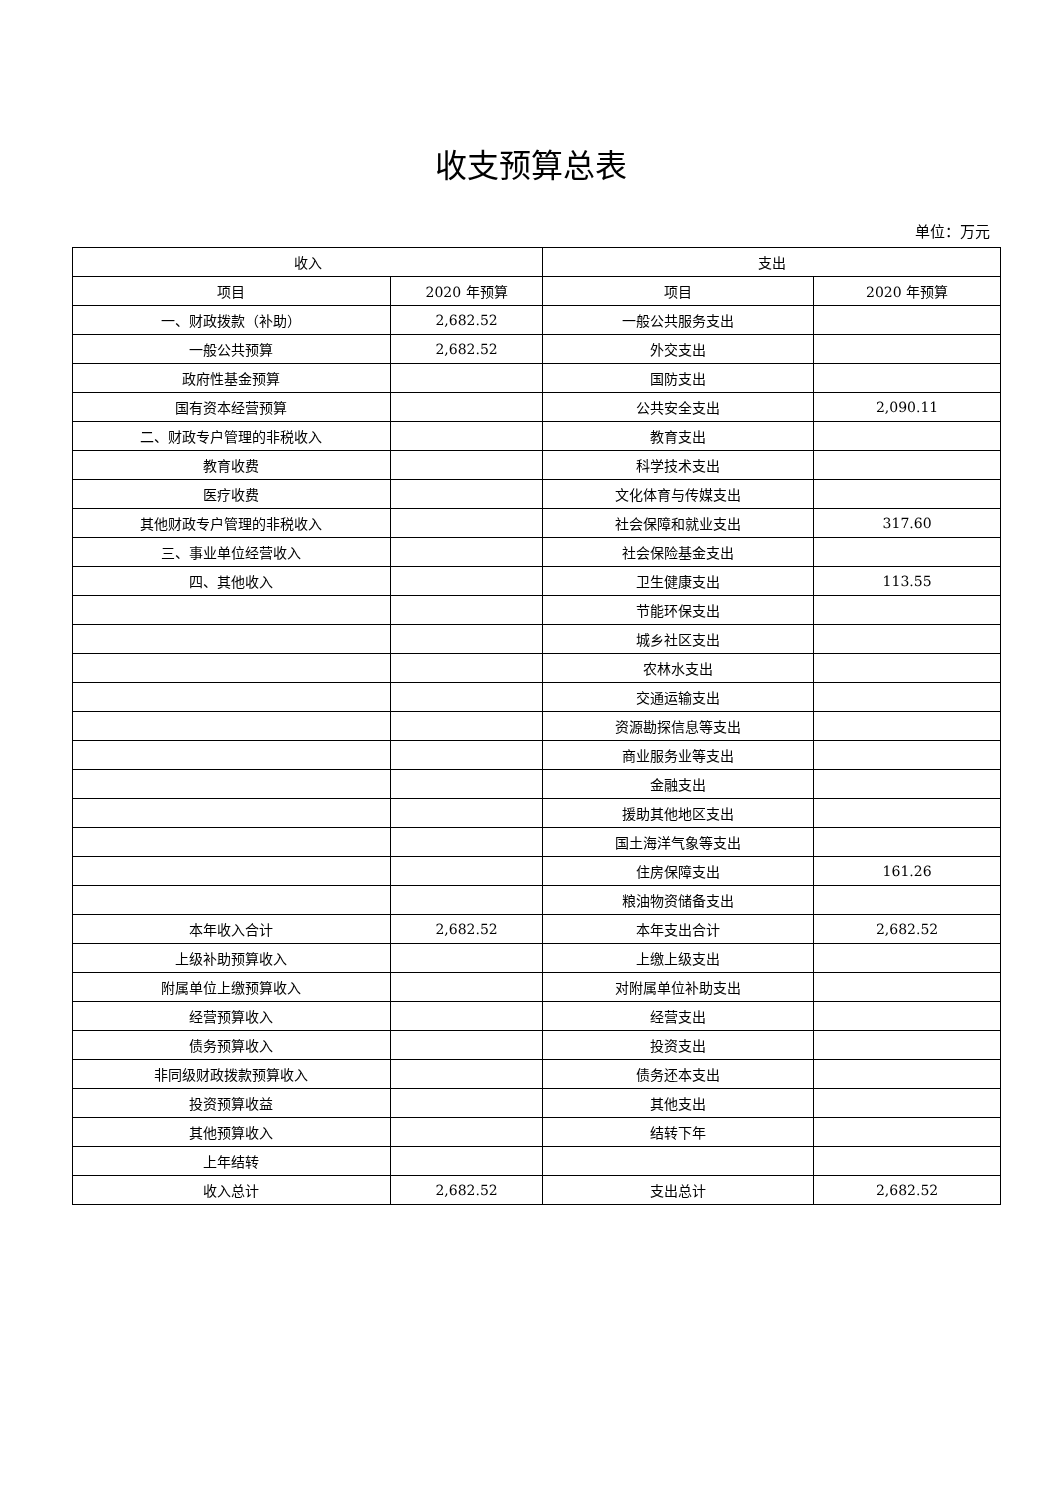收支预算总表
单位：万元
| 收入 | | 支出 | |
| --- | --- | --- | --- |
| 项目 | 2020 年预算 | 项目 | 2020 年预算 |
| 一、财政拨款（补助） | 2,682.52 | 一般公共服务支出 | |
| 一般公共预算 | 2,682.52 | 外交支出 | |
| 政府性基金预算 | | 国防支出 | |
| 国有资本经营预算 | | 公共安全支出 | 2,090.11 |
| 二、财政专户管理的非税收入 | | 教育支出 | |
| 教育收费 | | 科学技术支出 | |
| 医疗收费 | | 文化体育与传媒支出 | |
| 其他财政专户管理的非税收入 | | 社会保障和就业支出 | 317.60 |
| 三、事业单位经营收入 | | 社会保险基金支出 | |
| 四、其他收入 | | 卫生健康支出 | 113.55 |
| | | 节能环保支出 | |
| | | 城乡社区支出 | |
| | | 农林水支出 | |
| | | 交通运输支出 | |
| | | 资源勘探信息等支出 | |
| | | 商业服务业等支出 | |
| | | 金融支出 | |
| | | 援助其他地区支出 | |
| | | 国土海洋气象等支出 | |
| | | 住房保障支出 | 161.26 |
| | | 粮油物资储备支出 | |
| 本年收入合计 | 2,682.52 | 本年支出合计 | 2,682.52 |
| 上级补助预算收入 | | 上缴上级支出 | |
| 附属单位上缴预算收入 | | 对附属单位补助支出 | |
| 经营预算收入 | | 经营支出 | |
| 债务预算收入 | | 投资支出 | |
| 非同级财政拨款预算收入 | | 债务还本支出 | |
| 投资预算收益 | | 其他支出 | |
| 其他预算收入 | | 结转下年 | |
| 上年结转 | | | |
| 收入总计 | 2,682.52 | 支出总计 | 2,682.52 |